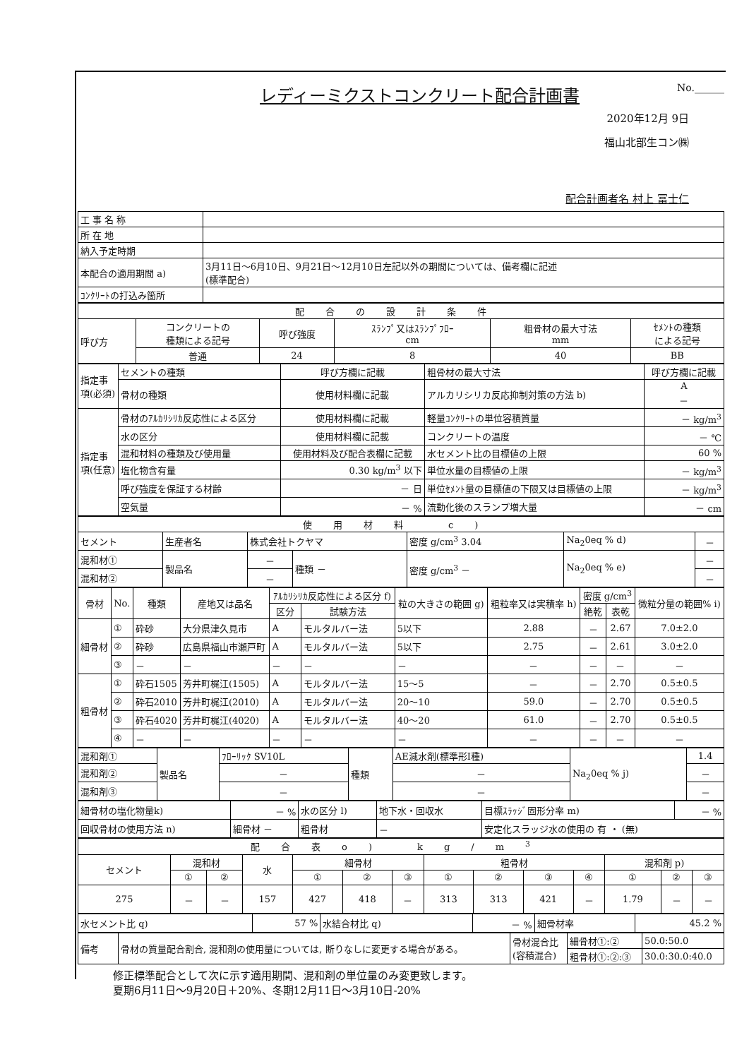レディーミクストコンクリート配合計画書
No.______
2020年12月 9日
福山北部生コン㈱
配合計画者名 村上 冨士仁
| 工 事 名 称 | |
| 所 在 地 | |
| 納入予定時期 | |
| 本配合の適用期間 a) | 3月11日～6月10日、9月21日～12月10日左記以外の期間については、備考欄に記述 (標準配合) |
| ｺﾝｸﾘｰﾄの打込み箇所 | |
| 配合の設計条件 | | | | | |
| 呼び方 | コンクリートの 種類による記号 | 呼び強度 | ｽﾗﾝﾌﾟ又はｽﾗﾝﾌﾟﾌﾛｰ cm | 粗骨材の最大寸法 mm | ｾﾒﾝﾄの種類 による記号 |
| | 普通 | 24 | 8 | 40 | BB |
| 指定事項(必須) | セメントの種類 | 呼び方欄に記載 | 粗骨材の最大寸法 | 呼び方欄に記載 |
| | 骨材の種類 | 使用材料欄に記載 | アルカリシリカ反応抑制対策の方法 b) | A － |
| 指定事項(任意) | 骨材のｱﾙｶﾘｼﾘｶ反応性による区分 | 使用材料欄に記載 | 軽量ｺﾝｸﾘｰﾄの単位容積質量 | － kg/m<sup>3</sup> |
| | 水の区分 | 使用材料欄に記載 | コンクリートの温度 | － ℃ |
| | 混和材料の種類及び使用量 | 使用材料及び配合表欄に記載 | 水セメント比の目標値の上限 | 60 % |
| | 塩化物含有量 | 0.30 kg/m<sup>3</sup> 以下 | 単位水量の目標値の上限 | － kg/m<sup>3</sup> |
| | 呼び強度を保証する材齢 | － 日 | 単位ｾﾒﾝﾄ量の目標値の下限又は目標値の上限 | － kg/m<sup>3</sup> |
| | 空気量 | － % | 流動化後のスランプ増大量 | － cm |
| 使用材料 c) | | | | | | |
| セメント | 生産者名 | 株式会社トクヤマ | | 密度 g/cm<sup>3</sup> 3.04 | Na<sub>2</sub>0eq % d) | － |
| 混和材① | 製品名 | － | 種類 － | 密度 g/cm<sup>3</sup> － | Na<sub>2</sub>0eq % e) | － |
| 混和材② | | － | | | | － |
| 骨材 | No. | 種類 | 産地又は品名 | ｱﾙｶﾘｼﾘｶ反応性による区分 f) | | 粒の大きさの範囲 g) | 粗粒率又は実積率 h) | 密度 g/cm<sup>3</sup> | | 微粒分量の範囲% i) |
| --- | --- | --- | --- | --- | --- | --- | --- | --- | --- | --- |
| | | | | 区分 | 試験方法 | | | 絶乾 | 表乾 | |
| 細骨材 | ① | 砕砂 | 大分県津久見市 | A | モルタルバー法 | 5以下 | 2.88 | － | 2.67 | 7.0±2.0 |
| | ② | 砕砂 | 広島県福山市瀬戸町 | A | モルタルバー法 | 5以下 | 2.75 | － | 2.61 | 3.0±2.0 |
| | ③ | － | － | － | － | － | － | － | － | － |
| 粗骨材 | ① | 砕石1505 | 芳井町梶江(1505) | A | モルタルバー法 | 15～5 | － | － | 2.70 | 0.5±0.5 |
| | ② | 砕石2010 | 芳井町梶江(2010) | A | モルタルバー法 | 20～10 | 59.0 | － | 2.70 | 0.5±0.5 |
| | ③ | 砕石4020 | 芳井町梶江(4020) | A | モルタルバー法 | 40～20 | 61.0 | － | 2.70 | 0.5±0.5 |
| | ④ | － | － | － | － | － | － | － | － | － |
| 混和剤① | 製品名 | ﾌﾛｰﾘｯｸ SV10L | 種類 | AE減水剤(標準形Ⅰ種) | Na<sub>2</sub>0eq % j) | 1.4 |
| 混和剤② | | － | | － | | － |
| 混和剤③ | | － | | － | | － |
| 細骨材の塩化物量k) | － % | 水の区分 l) | 地下水・回収水 | 目標ｽﾗｯｼﾞ固形分率 m) | － % |
| 回収骨材の使用方法 n) | 細骨材 － | 粗骨材 | － | 安定化スラッジ水の使用の 有 ・ (無) | |
| 配合表o) kg/m<sup>3</sup> | | | | | | | | | | | | | |
| セメント | 混和材 | | 水 | 細骨材 | | | 粗骨材 | | | | 混和剤 p) | | |
| | ① | ② | | ① | ② | ③ | ① | ② | ③ | ④ | ① | ② | ③ |
| 275 | － | － | 157 | 427 | 418 | － | 313 | 313 | 421 | － | 1.79 | － | － |
| 水セメント比 q) | 57 % | 水結合材比 q) | － % | 細骨材率 | 45.2 % |
| 備考 | 骨材の質量配合割合, 混和剤の使用量については, 断りなしに変更する場合がある。 | 骨材混合比 (容積混合) | 細骨材①:② | 50.0:50.0 |
| | | | 粗骨材①:②:③ | 30.0:30.0:40.0 |
修正標準配合として次に示す適用期間、混和剤の単位量のみ変更致します。
夏期6月11日～9月20日＋20%、冬期12月11日～3月10日-20%